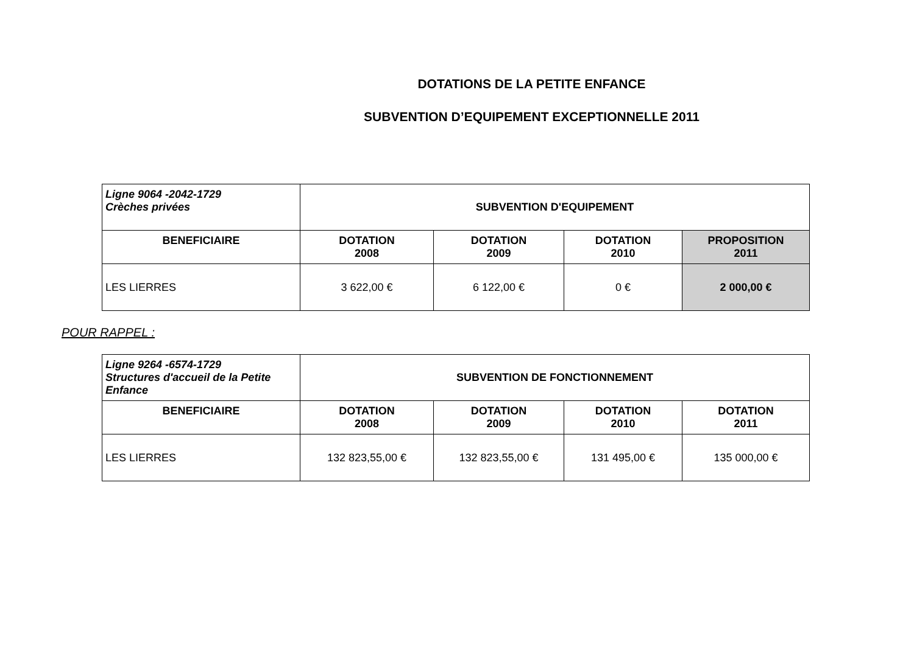DOTATIONS DE LA PETITE ENFANCE
SUBVENTION D’EQUIPEMENT EXCEPTIONNELLE 2011
| Ligne 9064 -2042-1729 Crèches privées | SUBVENTION D'EQUIPEMENT | | | |
| BENEFICIAIRE | DOTATION 2008 | DOTATION 2009 | DOTATION 2010 | PROPOSITION 2011 |
| LES LIERRES | 3 622,00 € | 6 122,00 € | 0 € | 2 000,00 € |
POUR RAPPEL :
| Ligne 9264 -6574-1729 Structures d'accueil de la Petite Enfance | SUBVENTION DE FONCTIONNEMENT | | | |
| BENEFICIAIRE | DOTATION 2008 | DOTATION 2009 | DOTATION 2010 | DOTATION 2011 |
| LES LIERRES | 132 823,55,00 € | 132 823,55,00 € | 131 495,00 € | 135 000,00 € |